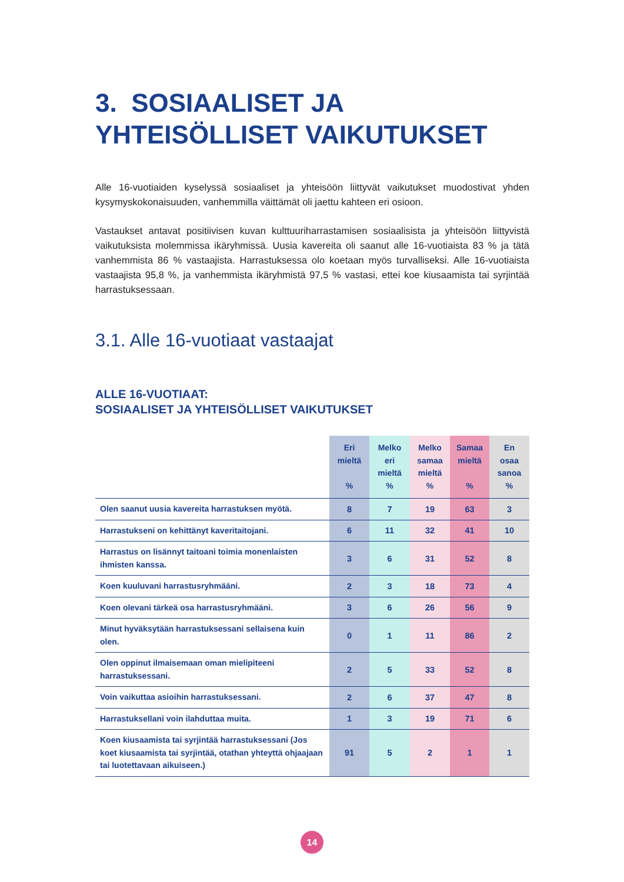3. SOSIAALISET JA YHTEISÖLLISET VAIKUTUKSET
Alle 16-vuotiaiden kyselyssä sosiaaliset ja yhteisöön liittyvät vaikutukset muodostivat yhden kysymyskokonaisuuden, vanhemmilla väittämät oli jaettu kahteen eri osioon.
Vastaukset antavat positiivisen kuvan kulttuuriharrastamisen sosiaalisista ja yhteisöön liittyvistä vaikutuksista molemmissa ikäryhmissä. Uusia kavereita oli saanut alle 16-vuotiaista 83 % ja tätä vanhemmista 86 % vastaajista. Harrastuksessa olo koetaan myös turvalliseksi. Alle 16-vuotiaista vastaajista 95,8 %, ja vanhemmista ikäryhmistä 97,5 % vastasi, ettei koe kiusaamista tai syrjintää harrastuksessaan.
3.1. Alle 16-vuotiaat vastaajat
ALLE 16-VUOTIAAT:
SOSIAALISET JA YHTEISÖLLISET VAIKUTUKSET
| | Eri mieltä % | Melko eri mieltä % | Melko samaa mieltä % | Samaa mieltä % | En osaa sanoa % |
| --- | --- | --- | --- | --- | --- |
| Olen saanut uusia kavereita harrastuksen myötä. | 8 | 7 | 19 | 63 | 3 |
| Harrastukseni on kehittänyt kaveritaitojani. | 6 | 11 | 32 | 41 | 10 |
| Harrastus on lisännyt taitoani toimia monenlaisten ihmisten kanssa. | 3 | 6 | 31 | 52 | 8 |
| Koen kuuluvani harrastusryhmääni. | 2 | 3 | 18 | 73 | 4 |
| Koen olevani tärkeä osa harrastusryhmääni. | 3 | 6 | 26 | 56 | 9 |
| Minut hyväksytään harrastuksessani sellaisena kuin olen. | 0 | 1 | 11 | 86 | 2 |
| Olen oppinut ilmaisemaan oman mielipiteeni harrastuksessani. | 2 | 5 | 33 | 52 | 8 |
| Voin vaikuttaa asioihin harrastuksessani. | 2 | 6 | 37 | 47 | 8 |
| Harrastuksellani voin ilahduttaa muita. | 1 | 3 | 19 | 71 | 6 |
| Koen kiusaamista tai syrjintää harrastuksessani (Jos koet kiusaamista tai syrjintää, otathan yhteyttä ohjaajaan tai luotettavaan aikuiseen.) | 91 | 5 | 2 | 1 | 1 |
14